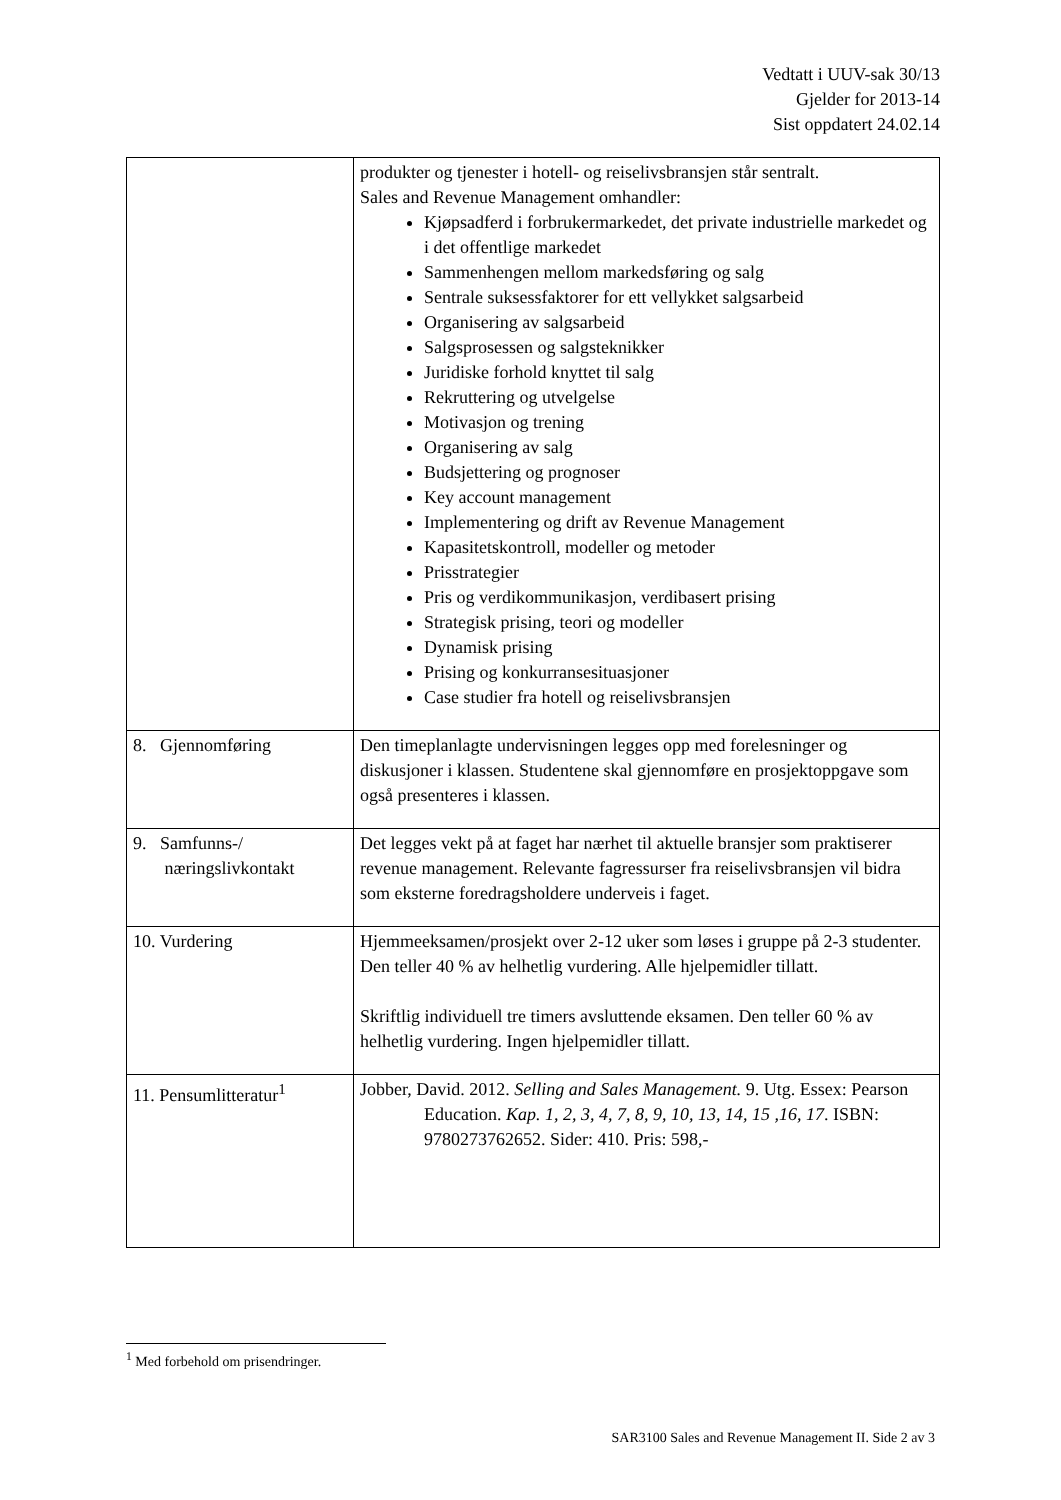Vedtatt i UUV-sak 30/13
Gjelder for 2013-14
Sist oppdatert 24.02.14
| | produkter og tjenester i hotell- og reiselivsbransjen står sentralt. Sales and Revenue Management omhandler: Kjøpsadferd i forbrukermarkedet, det private industrielle markedet og i det offentlige markedet Sammenhengen mellom markedsføring og salg Sentrale suksessfaktorer for ett vellykket salgsarbeid Organisering av salgsarbeid Salgsprosessen og salgsteknikker Juridiske forhold knyttet til salg Rekruttering og utvelgelse Motivasjon og trening Organisering av salg Budsjettering og prognoser Key account management Implementering og drift av Revenue Management Kapasitetskontroll, modeller og metoder Prisstrategier Pris og verdikommunikasjon, verdibasert prising Strategisk prising, teori og modeller Dynamisk prising Prising og konkurransesituasjoner Case studier fra hotell og reiselivsbransjen |
| 8. Gjennomføring | Den timeplanlagte undervisningen legges opp med forelesninger og diskusjoner i klassen. Studentene skal gjennomføre en prosjektoppgave som også presenteres i klassen. |
| 9. Samfunns-/ næringslivkontakt | Det legges vekt på at faget har nærhet til aktuelle bransjer som praktiserer revenue management. Relevante fagressurser fra reiselivsbransjen vil bidra som eksterne foredragsholdere underveis i faget. |
| 10. Vurdering | Hjemmeeksamen/prosjekt over 2-12 uker som løses i gruppe på 2-3 studenter. Den teller 40 % av helhetlig vurdering. Alle hjelpemidler tillatt. Skriftlig individuell tre timers avsluttende eksamen. Den teller 60 % av helhetlig vurdering. Ingen hjelpemidler tillatt. |
| 11. Pensumlitteratur<sup>1</sup> | Jobber, David. 2012. Selling and Sales Management. 9. Utg. Essex: Pearson Education. Kap. 1, 2, 3, 4, 7, 8, 9, 10, 13, 14, 15 ,16, 17 . ISBN: 9780273762652. Sider: 410. Pris: 598,- |
<sup>1</sup> Med forbehold om prisendringer.
SAR3100 Sales and Revenue Management II. Side 2 av 3